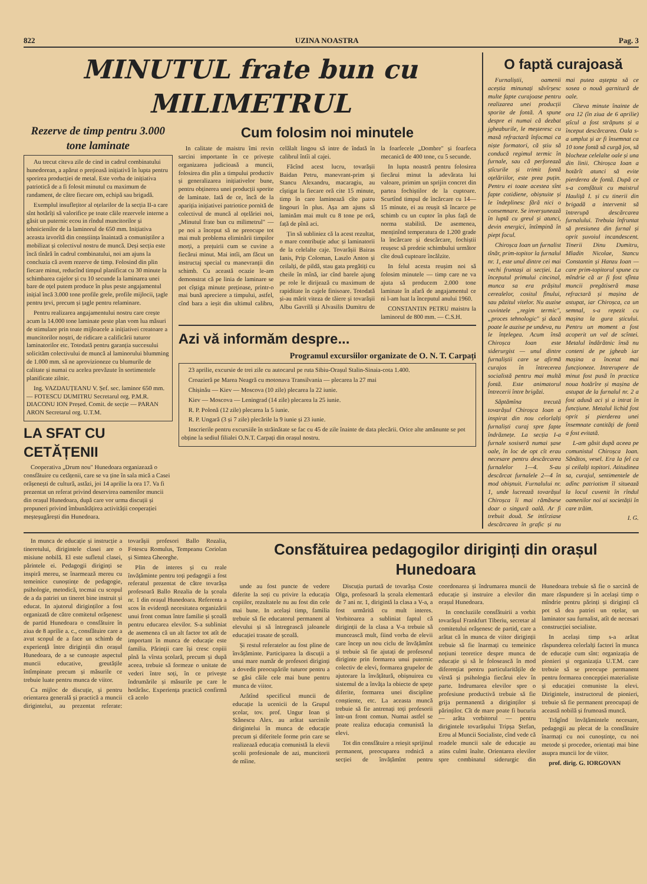822 UZINA NOASTRA Pag. 3
MINUTUL frate bun cu MILIMETRUL
Rezerve de timp pentru 3.000 tone laminate
Au trecut citeva zile de cind in cadrul combinatului hunedorean, a apărut o prețioasă inițiativă în lupta pentru sporirea producției de metal. Este vorba de inițiativa patriotică de a fi folosit minutul cu maximum de randament, de către fiecare om, echipă sau brigadă.
Exemplul insuflețitor al oțelarilor de la secția II-a care sînt hotărîți să valorifice pe toate căile rezervele interne a găsit un puternic ecou in rîndul muncitorilor și tehnicienilor de la laminorul de 650 mm. Inițiativa aceasta izvorîtă din conștiința înaintată a comuniștilor a mobilizat și colectivul nostru de muncă. Deși secția este încă tînără în cadrul combinatului, noi am ajuns la concluzia că avem rezerve de timp. Folosind din plin fiecare minut, reducînd timpul planificat cu 30 minute la schimbarea cajelor și cu 10 secunde la laminarea unei bare de oțel putem produce în plus peste angajamentul inițial încă 3.000 tone profile grele, profile mijlocii, țagle pentru țevi, precum și țagle pentru relaminare.
Pentru realizarea angajamentului nostru care crește acum la 14.000 tone laminate peste plan vom lua măsuri de stimulare prin toate mijloacele a inițiativei creatoare a muncitorilor noștri, de ridicare a calificării tuturor laminatorilor etc. Totodată pentru garanția succesului solicităm colectivului de muncă al laminorului blumming de 1.000 mm. să ne aprovizioneze cu blumurile de calitate și numai cu acelea prevăzute în sortimentele planificate zilnic.
Ing. VAZDAUȚEANU V. Șef. sec. laminor 650 mm. — FOTESCU DUMITRU Secretarul org. P.M.R.
DIACONU ION Președ. Comit. de secție — PARAN ARON Secretarul org. U.T.M.
LA SFAT CU CETĂȚENII
Cooperativa „Drum nou" Hunedoara organizează o consfătuire cu cetățenii, care se va ține în sala mică a Casei orășenești de cultură, astăzi, joi 14 aprilie la ora 17. Va fi prezentat un referat privind deservirea oamenilor muncii din orașul Hunedoara, după care vor urma discuții și propuneri privind îmbunătățirea activității cooperației meșteșugărești din Hunedoara.
Cum folosim noi minutele
In calitate de maistru îmi revin sarcini importante în ce privește organizarea judicioasă a muncii, folosirea din plin a timpului productiv și generalizarea inițiativelor bune, pentru obținerea unei producții sporite de laminate. Iată de ce, încă de la apariția inițiativei patriotice pornită de colectivul de muncă al oțelăriei noi, „Minutul frate bun cu milimetrul" — pe noi a început să ne preocupe tot mai mult problema eliminării timpilor morți, a prețuirii cum se cuvine a fiecărui minut. Mai intîi, am făcut un instructaj special cu manevranții din schimb. Cu această ocazie le-am demonstrat că pe linia de laminare se pot cîștiga minute prețioase, printr-o mai bună apreciere a timpului, astfel, cînd bara a ieșit din ultimul calibru, celălalt lingou să intre de îndată în calibrul întîi al cajei.
Făcînd acest lucru, tovarășii Baidan Petru, manevrant-prim și Stancu Alexandru, macaragiu, au cîștigat la fiecare oră cite 15 minute, timp în care laminează cîte patru lingouri în plus. Așa am ajuns să laminăm mai mult cu 8 tone pe oră, față de pînă aci.
Țin să subliniez că la acest rezultat, o mare contribuție aduc și laminatorii de la celelalte caje. Tovarășii Bairas Ianis, Prip Coloman, Laszlo Anton și ceilalți, de pildă, stau gata pregătiți cu cheile în mînă, iar cînd barele ajung pe role le dirijează cu maximum de rapiditate în cajele finisoare. Totodată și-au mărit viteza de tăiere și tovarășii Albu Gavrilă și Alvasilis Dumitru de la foarfecele „Dombre" și foarfeca mecanică de 400 tone, cu 5 secunde.
In lupta noastră pentru folosirea fiecărui minut la adevărata lui valoare, primim un sprijin concret din partea fochiștilor de la cuptoare. Scurtînd timpul de încărcare cu 14—15 minute, ei au reușit să încarce pe schimb cu un cuptor în plus față de norma stabilită. De asemenea, menținînd temperatura de 1.200 grade la încărcare și descărcare, fochiștii reușesc să predeie schimbului următor cîte două cuptoare încălzite.
In felul acesta reușim noi să folosim minutele — timp care ne va ajuta să producem 2.000 tone laminate în afară de angajamentul ce ni l-am luat la începutul anului 1960.
CONSTANTIN PETRU maistru la laminorul de 800 mm. — C.S.H.
Azi vă informăm despre...
Programul excursiilor organizate de O. N. T. Carpați
23 aprilie, excursie de trei zile cu autocarul pe ruta Sibiu-Orașul Stalin-Sinaia-cota 1.400.
Croazieră pe Marea Neagră cu motonava Transilvania — plecarea la 27 mai
Chișinău — Kiev — Moscova (10 zile) plecarea la 22 iunie.
Kiev — Moscova — Leningrad (14 zile) plecarea la 25 iunie.
R. P. Polonă (12 zile) plecarea la 5 iunie.
R. P. Ungară (3 și 7 zile) plecările la 9 iunie și 23 iunie.
Inscrierile pentru excursiile în străinătate se fac cu 45 de zile înainte de data plecării. Orice alte amănunte se pot obține la sediul filialei O.N.T. Carpați din orașul nostru.
O faptă curajoasă
Furnaliștii, oamenii aceștia minunați săvîrșesc multe fapte curajoase pentru realizarea unei producții sporite de fontă. A spune despre ei numai că dezbat jgheaburile, le meșteresc cu masă refractară înfocmai ca niște formatori, că știu să conducă regimul termic în furnale, sau că perforează ștîcurile și trimit fontă oțelăriilor, este prea puțin. Pentru ei toate acestea sînt fapte cotidiene, obișnuite și le îndeplinesc fără nici o consemnare. Se inverșunează în luptă cu greul și atunci, devin energici, întîmpină în piept focul.
Chiroșca Ioan un furnalist tînăr, prim-topitor la furnalul nr. 1, este unul dintre cei mai vechi fruntași ai secției. La începutul primului cincinal, munca sa era prășitul cerealelor, cositul fînului, sau păzitul vitelor. Nu auzise cuvintele „regim termic", „proces tehnologic" și dacă poate le auzise pe undeva, nu le înțelegea. Acum însă Chiroșca Ioan este siderurgist — unul dintre furnaliștii care se afirmă curajos în întrecerea socialistă pentru mai multă fontă. Este animatorul întrecerii între brigăzi.
Săptămîna trecută tovarășul Chiroșca Ioan a inspirat din nou celorlalți furnaliști curaj spre fapte îndrăznețe. La secția I-a furnale sosiseră numai șase oale, în loc de opt cît erau necesare pentru descărcarea furnalelor 1—4. S-au descărcat furnalele 2—4 în mod obișnuit. Furnalului nr. 1, unde lucrează tovarășul Chiroșca îi mai rămăsese doar o singură oală. Ar fi trebuit două. Se intîrziase descărcarea în grafic și nu mai putea aștepta să ce sosea o nouă garnitură de oale.
Cîteva minute înainte de ora 12 (în ziua de 6 aprilie) ștîcul a fost străpuns și a început descărcarea. Oala s-a umplut și ar fi însemnat ca 10 tone fontă să curgă jos, să blocheze celelalte oale și una din linii. Chiroșca Ioan a hotărît atunci să evite pierderea de fontă. După ce s-a consfătuit cu maistrul Hauliță I. și cu tinerii din brigadă a intervenit să întrerupă descărcarea furnalului. Trebuia înfruntat să presiunea din furnal și oprit șuvoiul incandescent. Tinerii Dinu Dumitru, Mladin Nicolae, Stancu Constantin și Hanzu Ioan — care prim-topitorul spune cu mîndrie că ar fi fost sfînta muncii pregătiseră masa refractară și mașina de astupat, iar Chiroșca, ca un semnal, s-a repezit cu mașina la gura șticului. Pentru un moment a fost acoperit un val de scîntei. Metalul îndărătnic însă nu conteni de pe jgheab iar mașina a încetat mai funcționeze. Intrerupere de minut fost pusă în practica noua hotărîre și mașina de astupat de la furnalul nr. 2 a fost adusă aci și a intrat în funcțiune. Metalul lichid fost oprit și pierderea unei însemnate cantități de fontă a fost evitată.
L-am găsit după aceea pe comunistul Chiroșca Ioan. Sănătos, vesel. Era la fel ca și ceilalți topitori. Atitudinea sa, curajul, sentimentele de adînc patriotism îl situează la locul cuvenit în rîndul oamenilor noi ai societății în care trăim.
I. G.
In munca de educație și instrucție a tineretului, dirigintele clasei are o misiune nobilă. El este sufletul clasei, părintele ei. Pedagogii diriginți se inspiră mereu, se înarmează mereu cu temeinice cunoștințe de pedagogie, psihologie, metodică, tocmai cu scopul de a da patriei un tineret bine instruit și educat. In ajutorul diriginților a fost organizată de către comitetul orășenesc de partid Hunedoara o consfătuire în ziua de 8 aprilie a. c., consfătuire care a avut scopul de a face un schimb de experiență între diriginții din orașul Hunedoara, de a se cunoaște aspectul muncii educative, greutățile întîmpinate precum și măsurile ce trebuie luate pentru munca de viitor.
Ca mijloc de discuție, și pentru orientarea generală și practică a muncii dirigintelui, au prezentat referate: tovarășii profesori Ballo Rozalia, Fotescu Romulus, Tempeanu Coriolan și Simtea Gheorghe.
Plin de interes și cu reale învățăminte pentru toți pedagogii a fost referatul prezentat de către tovarășa profesoară Ballo Rozalia de la școala nr. 1 din orașul Hunedoara. Referenta a scos în evidență necesitatea organizării unui front comun între familie și școală pentru educarea elevilor. S-a subliniat de asemenea că un alt factor tot atît de important în munca de educație este familia. Părinții care își cresc copiii pînă la vîrsta școlară, precum și după aceea, trebuie să formeze o unitate de vederi între soți, în ce privește îndrumările și măsurile pe care le hotărăsc. Experiența practică confirmă că acolo
Consfătuirea pedagogilor diriginți din orașul Hunedoara
unde au fost puncte de vedere diferite la soți cu privire la educația copiilor, rezultatele nu au fost din cele mai bune. In același timp, familia trebuie să fie educatorul permanent al elevului și să întregească jaloanele educației trasate de școală.
Și restul referatelor au fost pline de învățăminte. Participarea la discuții a unui mare număr de profesori diriginți a dovedit preocupările tuturor pentru a se găsi căile cele mai bune pentru munca de viitor.
Arătînd specificul muncii de educație la ucenicii de la Grupul școlar, tov. prof. Ungur Ioan și Stănescu Alex. au arătat sarcinile dirigintelui în munca de educație precum și diferitele forme prin care se realizează educația comunistă la elevii școlii profesionale de azi, muncitorii de mîine.
Discuția purtată de tovarășa Coste Olga, profesoară la școala elementară de 7 ani nr. 1, dirigintă la clasa a V-a, a fost urmărită cu mult interes. Vorbitoarea a subliniat faptul că diriginții de la clasa a V-a trebuie să muncească mult, fiind vorba de elevii care încep un nou ciclu de învățămînt și trebuie să fie ajutați de profesorul diriginte prin formarea unui puternic colectiv de elevi, formarea grupelor de ajutorare la învățătură, obișnuirea cu sistemul de a învăța la obiecte de spețe diferite, formarea unei discipline conștiente, etc. La aceasta muncă trebuie să fie antrenați toți profesorii într-un front comun. Numai astfel se poate realiza educația comunistă la elevi.
Tot din consfătuire a reieșit sprijinul permanent, preocuparea rodnică a secției de învățămînt pentru coordonarea și îndrumarea muncii de educație și instruire a elevilor din orașul Hunedoara.
In concluziile consfătuirii a vorbit tovarășul Frankfurt Tiberiu, secretar al comitetului orășenesc de partid, care a arătat că în munca de viitor diriginții trebuie să fie înarmați cu temeinice noțiuni teoretice despre munca de educație și să le folosească în mod diferențiat pentru particularitățile de vîrstă și psihologia fiecărui elev în parte. Indrumarea elevilor spre o profesiune productivă trebuie să fie grija permanentă a diriginților și părinților. Cît de mare poate fi bucuria — arăta vorbitorul — pentru dirigintele tovarășului Tripșa Ștefan, Erou al Muncii Socialiste, cînd vede că roadele muncii sale de educație au atins culmi înalte. Orientarea elevilor spre combinatul siderurgic din Hunedoara trebuie să fie o sarcină de mare răspundere și în același timp o mîndrie pentru părinți și diriginți că pot să dea patriei un oțelar, un laminator sau furnalist, atît de necesari construcției socialiste.
In același timp s-a arătat răspunderea celorlalți factori în munca de educație cum sînt: organizația de pionieri și organizația U.T.M. care trebuie să se preocupe permanent pentru formarea concepției materialiste și educației comuniste la elevi. Dirigintele, instructorul de pionieri, trebuie să fie permanent preocupați de această nobilă și frumoasă muncă.
Trăgînd învățămintele necesare, pedagogii au plecat de la consfătuire înarmați cu noi cunoștințe, cu noi metode și procedee, orientați mai bine asupra muncii lor de viitor.
prof. dirig. G. IORGOVAN